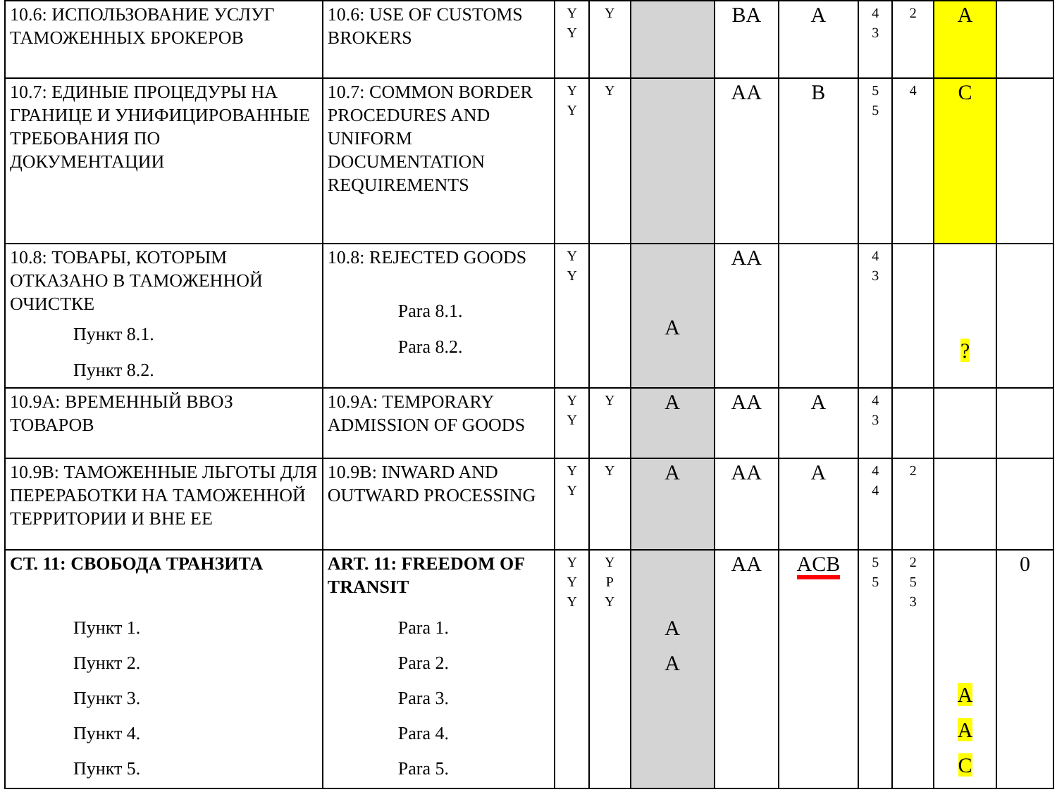| 10.6: ИСПОЛЬЗОВАНИЕ УСЛУГ ТАМОЖЕННЫХ БРОКЕРОВ | 10.6: USE OF CUSTOMS BROKERS | Y Y | Y | | BA | A | 4 3 | 2 | A | |
| 10.7: ЕДИНЫЕ ПРОЦЕДУРЫ НА ГРАНИЦЕ И УНИФИЦИРОВАННЫЕ ТРЕБОВАНИЯ ПО ДОКУМЕНТАЦИИ | 10.7: COMMON BORDER PROCEDURES AND UNIFORM DOCUMENTATION REQUIREMENTS | Y Y | Y | | AA | B | 5 5 | 4 | C | |
| 10.8: ТОВАРЫ, КОТОРЫМ ОТКАЗАНО В ТАМОЖЕННОЙ ОЧИСТКЕ Пункт 8.1. Пункт 8.2. | 10.8: REJECTED GOODS Para 8.1. Para 8.2. | Y Y | | A | AA | | 4 3 | | ? | |
| 10.9A: ВРЕМЕННЫЙ ВВОЗ ТОВАРОВ | 10.9A: TEMPORARY ADMISSION OF GOODS | Y Y | Y | A | AA | A | 4 3 | | | |
| 10.9B: ТАМОЖЕННЫЕ ЛЬГОТЫ ДЛЯ ПЕРЕРАБОТКИ НА ТАМОЖЕННОЙ ТЕРРИТОРИИ И ВНЕ ЕЕ | 10.9B: INWARD AND OUTWARD PROCESSING | Y Y | Y | A | AA | A | 4 4 | 2 | | |
| СТ. 11: СВОБОДА ТРАНЗИТА Пункт 1. Пункт 2. Пункт 3. Пункт 4. Пункт 5. | ART. 11: FREEDOM OF TRANSIT Para 1. Para 2. Para 3. Para 4. Para 5. | Y Y Y | Y P Y | A A | AA | ACB | 5 5 | 2 5 3 | A A C | 0 |